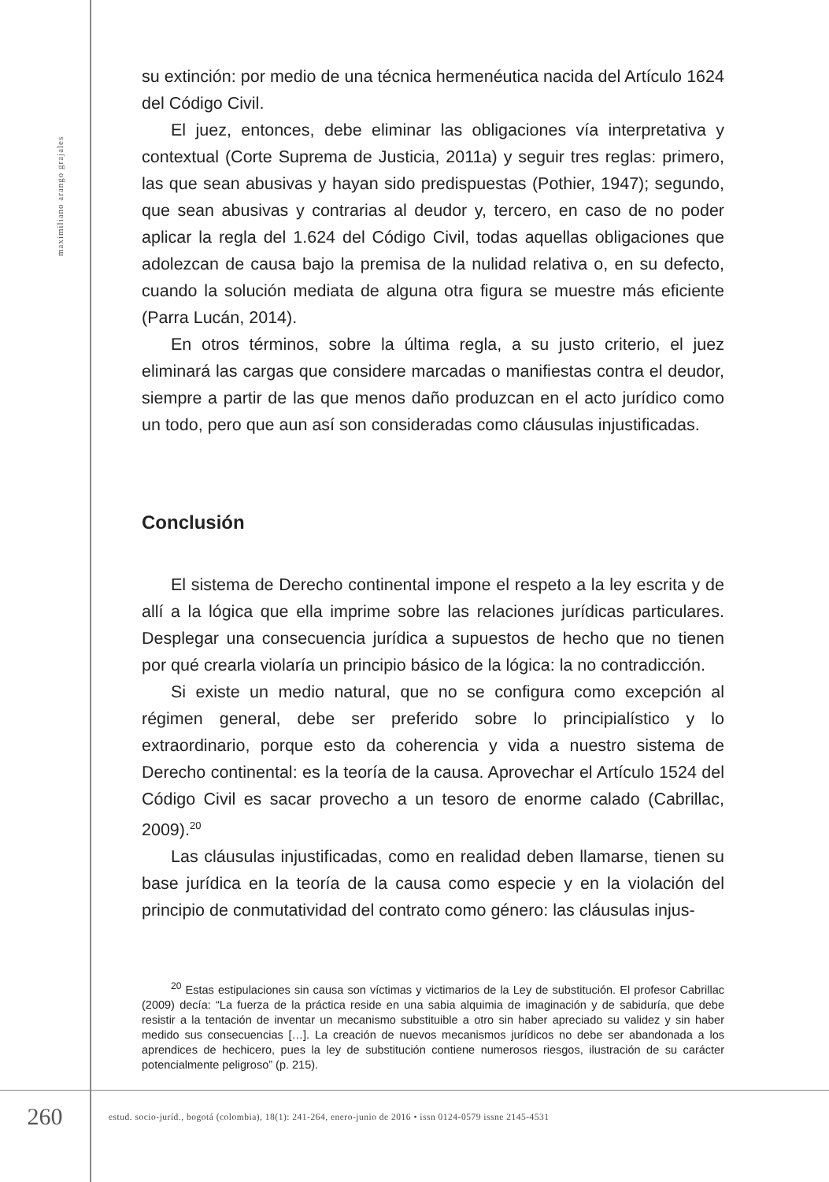maximiliano arango grajales
su extinción: por medio de una técnica hermenéutica nacida del Artículo 1624 del Código Civil.
El juez, entonces, debe eliminar las obligaciones vía interpretativa y contextual (Corte Suprema de Justicia, 2011a) y seguir tres reglas: primero, las que sean abusivas y hayan sido predispuestas (Pothier, 1947); segundo, que sean abusivas y contrarias al deudor y, tercero, en caso de no poder aplicar la regla del 1.624 del Código Civil, todas aquellas obligaciones que adolezcan de causa bajo la premisa de la nulidad relativa o, en su defecto, cuando la solución mediata de alguna otra figura se muestre más eficiente (Parra Lucán, 2014).
En otros términos, sobre la última regla, a su justo criterio, el juez eliminará las cargas que considere marcadas o manifiestas contra el deudor, siempre a partir de las que menos daño produzcan en el acto jurídico como un todo, pero que aun así son consideradas como cláusulas injustificadas.
Conclusión
El sistema de Derecho continental impone el respeto a la ley escrita y de allí a la lógica que ella imprime sobre las relaciones jurídicas particulares. Desplegar una consecuencia jurídica a supuestos de hecho que no tienen por qué crearla violaría un principio básico de la lógica: la no contradicción.
Si existe un medio natural, que no se configura como excepción al régimen general, debe ser preferido sobre lo principialístico y lo extraordinario, porque esto da coherencia y vida a nuestro sistema de Derecho continental: es la teoría de la causa. Aprovechar el Artículo 1524 del Código Civil es sacar provecho a un tesoro de enorme calado (Cabrillac, 2009).<sup>20</sup>
Las cláusulas injustificadas, como en realidad deben llamarse, tienen su base jurídica en la teoría de la causa como especie y en la violación del principio de conmutatividad del contrato como género: las cláusulas injus-
<sup>20</sup> Estas estipulaciones sin causa son víctimas y victimarios de la Ley de substitución. El profesor Cabrillac (2009) decía: “La fuerza de la práctica reside en una sabia alquimia de imaginación y de sabiduría, que debe resistir a la tentación de inventar un mecanismo substituible a otro sin haber apreciado su validez y sin haber medido sus consecuencias […]. La creación de nuevos mecanismos jurídicos no debe ser abandonada a los aprendices de hechicero, pues la ley de substitución contiene numerosos riesgos, ilustración de su carácter potencialmente peligroso” (p. 215).
260
estud. socio-juríd., bogotá (colombia), 18(1): 241-264, enero-junio de 2016 • issn 0124-0579 issne 2145-4531